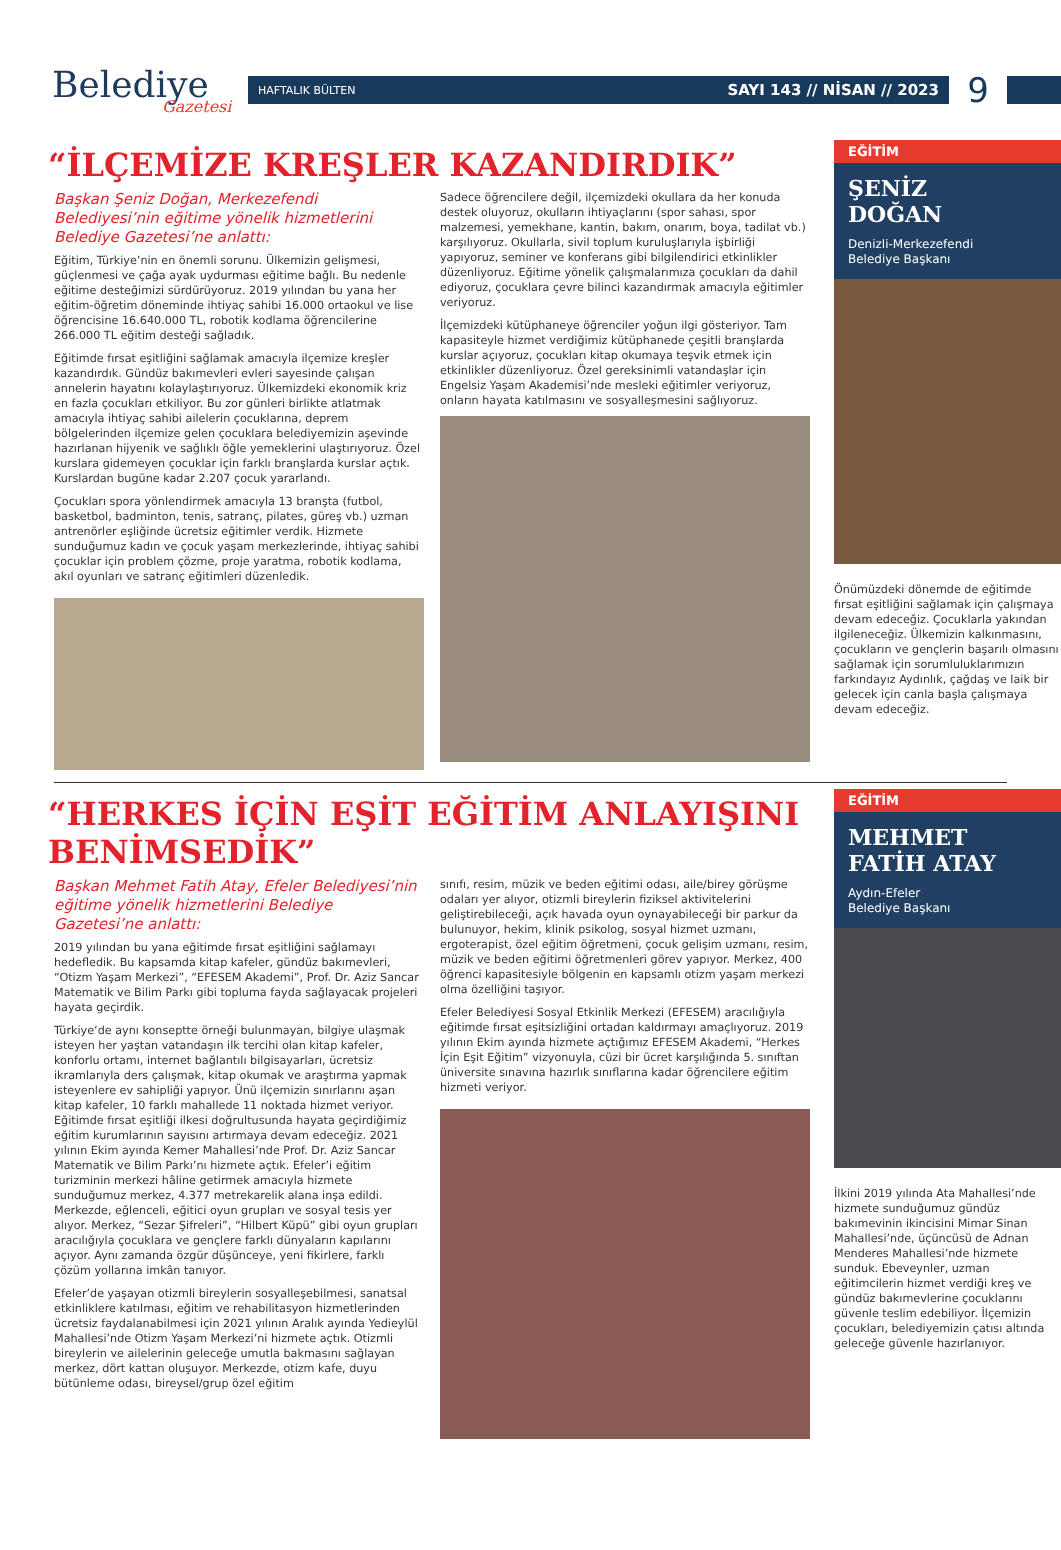Belediye
Gazetesi
HAFTALIK BÜLTEN SAYI 143 // NİSAN // 2023
9
“İLÇEMİZE KREŞLER KAZANDIRDIK”
Başkan Şeniz Doğan, Merkezefendi Belediyesi’nin eğitime yönelik hizmetlerini Belediye Gazetesi’ne anlattı:
Eğitim, Türkiye’nin en önemli sorunu. Ülkemizin gelişmesi, güçlenmesi ve çağa ayak uydurması eğitime bağlı. Bu nedenle eğitime desteğimizi sürdürüyoruz. 2019 yılından bu yana her eğitim-öğretim döneminde ihtiyaç sahibi 16.000 ortaokul ve lise öğrencisine 16.640.000 TL, robotik kodlama öğrencilerine 266.000 TL eğitim desteği sağladık.
Eğitimde fırsat eşitliğini sağlamak amacıyla ilçemize kreşler kazandırdık. Gündüz bakımevleri evleri sayesinde çalışan annelerin hayatını kolaylaştırıyoruz. Ülkemizdeki ekonomik kriz en fazla çocukları etkiliyor. Bu zor günleri birlikte atlatmak amacıyla ihtiyaç sahibi ailelerin çocuklarına, deprem bölgelerinden ilçemize gelen çocuklara belediyemizin aşevinde hazırlanan hijyenik ve sağlıklı öğle yemeklerini ulaştırıyoruz. Özel kurslara gidemeyen çocuklar için farklı branşlarda kurslar açtık. Kurslardan bugüne kadar 2.207 çocuk yararlandı.
Çocukları spora yönlendirmek amacıyla 13 branşta (futbol, basketbol, badminton, tenis, satranç, pilates, güreş vb.) uzman antrenörler eşliğinde ücretsiz eğitimler verdik. Hizmete sunduğumuz kadın ve çocuk yaşam merkezlerinde, ihtiyaç sahibi çocuklar için problem çözme, proje yaratma, robotik kodlama, akıl oyunları ve satranç eğitimleri düzenledik.
Sadece öğrencilere değil, ilçemizdeki okullara da her konuda destek oluyoruz, okulların ihtiyaçlarını (spor sahası, spor malzemesi, yemekhane, kantin, bakım, onarım, boya, tadilat vb.) karşılıyoruz. Okullarla, sivil toplum kuruluşlarıyla işbirliği yapıyoruz, seminer ve konferans gibi bilgilendirici etkinlikler düzenliyoruz. Eğitime yönelik çalışmalarımıza çocukları da dahil ediyoruz, çocuklara çevre bilinci kazandırmak amacıyla eğitimler veriyoruz.
İlçemizdeki kütüphaneye öğrenciler yoğun ilgi gösteriyor. Tam kapasiteyle hizmet verdiğimiz kütüphanede çeşitli branşlarda kurslar açıyoruz, çocukları kitap okumaya teşvik etmek için etkinlikler düzenliyoruz. Özel gereksinimli vatandaşlar için Engelsiz Yaşam Akademisi’nde mesleki eğitimler veriyoruz, onların hayata katılmasını ve sosyalleşmesini sağlıyoruz.
EĞİTİM
ŞENİZ
DOĞAN
Denizli-Merkezefendi
Belediye Başkanı
Önümüzdeki dönemde de eğitimde fırsat eşitliğini sağlamak için çalışmaya devam edeceğiz. Çocuklarla yakından ilgileneceğiz. Ülkemizin kalkınmasını, çocukların ve gençlerin başarılı olmasını sağlamak için sorumluluklarımızın farkındayız Aydınlık, çağdaş ve laik bir gelecek için canla başla çalışmaya devam edeceğiz.
“HERKES İÇİN EŞİT EĞİTİM ANLAYIŞINI BENİMSEDİK”
Başkan Mehmet Fatih Atay, Efeler Belediyesi’nin eğitime yönelik hizmetlerini Belediye Gazetesi’ne anlattı:
2019 yılından bu yana eğitimde fırsat eşitliğini sağlamayı hedefledik. Bu kapsamda kitap kafeler, gündüz bakımevleri, “Otizm Yaşam Merkezi”, “EFESEM Akademi”, Prof. Dr. Aziz Sancar Matematik ve Bilim Parkı gibi topluma fayda sağlayacak projeleri hayata geçirdik.
Türkiye’de aynı konseptte örneği bulunmayan, bilgiye ulaşmak isteyen her yaştan vatandaşın ilk tercihi olan kitap kafeler, konforlu ortamı, internet bağlantılı bilgisayarları, ücretsiz ikramlarıyla ders çalışmak, kitap okumak ve araştırma yapmak isteyenlere ev sahipliği yapıyor. Ünü ilçemizin sınırlarını aşan kitap kafeler, 10 farklı mahallede 11 noktada hizmet veriyor. Eğitimde fırsat eşitliği ilkesi doğrultusunda hayata geçirdiğimiz eğitim kurumlarının sayısını artırmaya devam edeceğiz. 2021 yılının Ekim ayında Kemer Mahallesi’nde Prof. Dr. Aziz Sancar Matematik ve Bilim Parkı’nı hizmete açtık. Efeler’i eğitim turizminin merkezi hâline getirmek amacıyla hizmete sunduğumuz merkez, 4.377 metrekarelik alana inşa edildi. Merkezde, eğlenceli, eğitici oyun grupları ve sosyal tesis yer alıyor. Merkez, “Sezar Şifreleri”, “Hilbert Küpü” gibi oyun grupları aracılığıyla çocuklara ve gençlere farklı dünyaların kapılarını açıyor. Aynı zamanda özgür düşünceye, yeni fikirlere, farklı çözüm yollarına imkân tanıyor.
Efeler’de yaşayan otizmli bireylerin sosyalleşebilmesi, sanatsal etkinliklere katılması, eğitim ve rehabilitasyon hizmetlerinden ücretsiz faydalanabilmesi için 2021 yılının Aralık ayında Yedieylül Mahallesi’nde Otizm Yaşam Merkezi’ni hizmete açtık. Otizmli bireylerin ve ailelerinin geleceğe umutla bakmasını sağlayan merkez, dört kattan oluşuyor. Merkezde, otizm kafe, duyu bütünleme odası, bireysel/grup özel eğitim
sınıfı, resim, müzik ve beden eğitimi odası, aile/birey görüşme odaları yer alıyor, otizmli bireylerin fiziksel aktivitelerini geliştirebileceği, açık havada oyun oynayabileceği bir parkur da bulunuyor, hekim, klinik psikolog, sosyal hizmet uzmanı, ergoterapist, özel eğitim öğretmeni, çocuk gelişim uzmanı, resim, müzik ve beden eğitimi öğretmenleri görev yapıyor. Merkez, 400 öğrenci kapasitesiyle bölgenin en kapsamlı otizm yaşam merkezi olma özelliğini taşıyor.
Efeler Belediyesi Sosyal Etkinlik Merkezi (EFESEM) aracılığıyla eğitimde fırsat eşitsizliğini ortadan kaldırmayı amaçlıyoruz. 2019 yılının Ekim ayında hizmete açtığımız EFESEM Akademi, “Herkes İçin Eşit Eğitim” vizyonuyla, cüzi bir ücret karşılığında 5. sınıftan üniversite sınavına hazırlık sınıflarına kadar öğrencilere eğitim hizmeti veriyor.
EĞİTİM
MEHMET FATİH ATAY
Aydın-Efeler
Belediye Başkanı
İlkini 2019 yılında Ata Mahallesi’nde hizmete sunduğumuz gündüz bakımevinin ikincisini Mimar Sinan Mahallesi’nde, üçüncüsü de Adnan Menderes Mahallesi’nde hizmete sunduk. Ebeveynler, uzman eğitimcilerin hizmet verdiği kreş ve gündüz bakımevlerine çocuklarını güvenle teslim edebiliyor. İlçemizin çocukları, belediyemizin çatısı altında geleceğe güvenle hazırlanıyor.